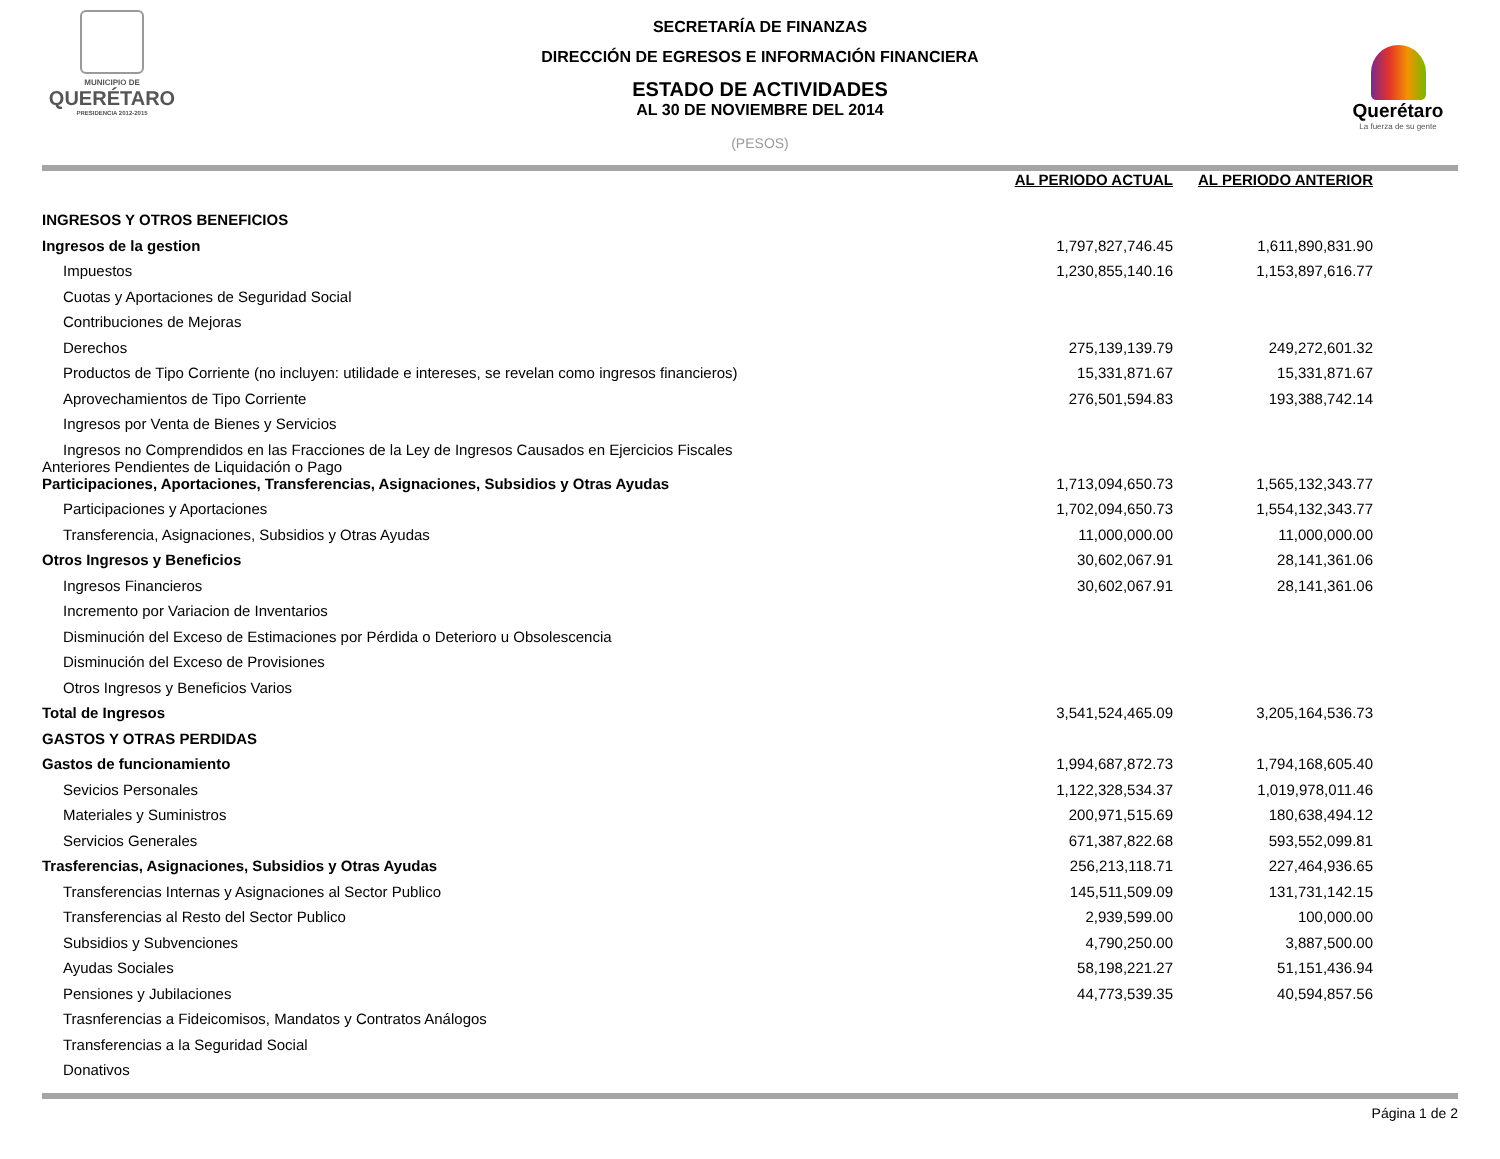MUNICIPIO DE
QUERÉTARO
PRESIDENCIA 2012-2015
SECRETARÍA DE FINANZAS
DIRECCIÓN DE EGRESOS E INFORMACIÓN FINANCIERA
ESTADO DE ACTIVIDADES
AL 30 DE NOVIEMBRE DEL 2014
(PESOS)
Querétaro
La fuerza de su gente
| | AL PERIODO ACTUAL | | AL PERIODO ANTERIOR | |
| --- | --- | --- | --- | --- |
| INGRESOS Y OTROS BENEFICIOS | | | | |
| Ingresos de la gestion | 1,797,827,746.45 | | 1,611,890,831.90 | |
| Impuestos | 1,230,855,140.16 | | 1,153,897,616.77 | |
| Cuotas y Aportaciones de Seguridad Social | | | | |
| Contribuciones de Mejoras | | | | |
| Derechos | 275,139,139.79 | | 249,272,601.32 | |
| Productos de Tipo Corriente (no incluyen: utilidade e intereses, se revelan como ingresos financieros) | 15,331,871.67 | | 15,331,871.67 | |
| Aprovechamientos de Tipo Corriente | 276,501,594.83 | | 193,388,742.14 | |
| Ingresos por Venta de Bienes y Servicios | | | | |
| Ingresos no Comprendidos en las Fracciones de la Ley de Ingresos Causados en Ejercicios Fiscales Anteriores Pendientes de Liquidación o Pago | | | | |
| Participaciones, Aportaciones, Transferencias, Asignaciones, Subsidios y Otras Ayudas | 1,713,094,650.73 | | 1,565,132,343.77 | |
| Participaciones y Aportaciones | 1,702,094,650.73 | | 1,554,132,343.77 | |
| Transferencia, Asignaciones, Subsidios y Otras Ayudas | 11,000,000.00 | | 11,000,000.00 | |
| Otros Ingresos y Beneficios | 30,602,067.91 | | 28,141,361.06 | |
| Ingresos Financieros | 30,602,067.91 | | 28,141,361.06 | |
| Incremento por Variacion de Inventarios | | | | |
| Disminución del Exceso de Estimaciones por Pérdida o Deterioro u Obsolescencia | | | | |
| Disminución del Exceso de Provisiones | | | | |
| Otros Ingresos y Beneficios Varios | | | | |
| Total de Ingresos | 3,541,524,465.09 | | 3,205,164,536.73 | |
| GASTOS Y OTRAS PERDIDAS | | | | |
| Gastos de funcionamiento | 1,994,687,872.73 | | 1,794,168,605.40 | |
| Sevicios Personales | 1,122,328,534.37 | | 1,019,978,011.46 | |
| Materiales y Suministros | 200,971,515.69 | | 180,638,494.12 | |
| Servicios Generales | 671,387,822.68 | | 593,552,099.81 | |
| Trasferencias, Asignaciones, Subsidios y Otras Ayudas | 256,213,118.71 | | 227,464,936.65 | |
| Transferencias Internas y Asignaciones al Sector Publico | 145,511,509.09 | | 131,731,142.15 | |
| Transferencias al Resto del Sector Publico | 2,939,599.00 | | 100,000.00 | |
| Subsidios y Subvenciones | 4,790,250.00 | | 3,887,500.00 | |
| Ayudas Sociales | 58,198,221.27 | | 51,151,436.94 | |
| Pensiones y Jubilaciones | 44,773,539.35 | | 40,594,857.56 | |
| Trasnferencias a Fideicomisos, Mandatos y Contratos Análogos | | | | |
| Transferencias a la Seguridad Social | | | | |
| Donativos | | | | |
Página 1 de 2